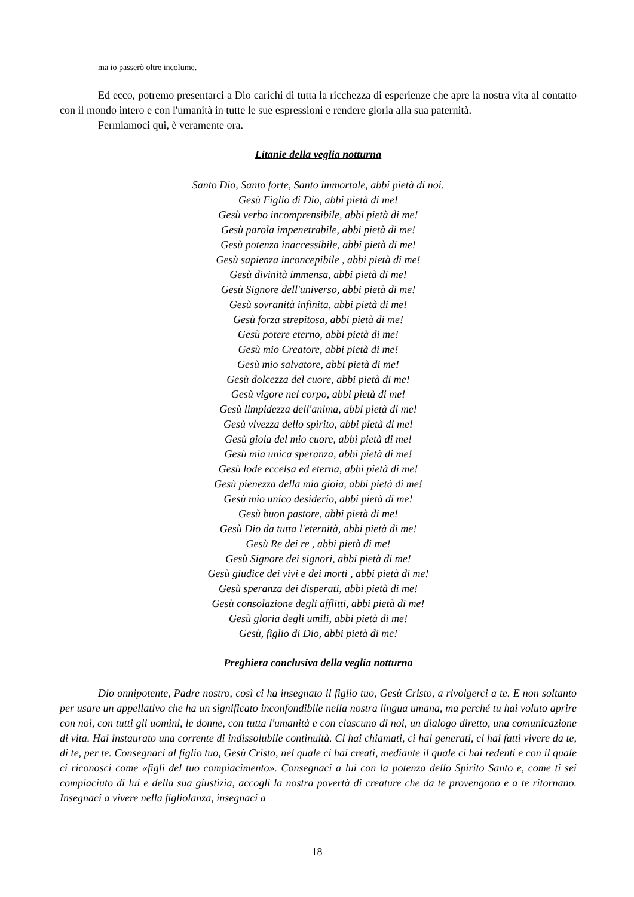ma io passerò oltre incolume.
Ed ecco, potremo presentarci a Dio carichi di tutta la ricchezza di esperienze che apre la nostra vita al contatto con il mondo intero e con l'umanità in tutte le sue espressioni e rendere gloria alla sua paternità.
Fermiamoci qui, è veramente ora.
Litanie della veglia notturna
Santo Dio, Santo forte, Santo immortale, abbi pietà di noi.
Gesù Figlio di Dio, abbi pietà di me!
Gesù verbo incomprensibile, abbi pietà di me!
Gesù parola impenetrabile, abbi pietà di me!
Gesù potenza inaccessibile, abbi pietà di me!
Gesù sapienza inconcepibile , abbi pietà di me!
Gesù divinità immensa, abbi pietà di me!
Gesù Signore dell'universo, abbi pietà di me!
Gesù sovranità infinita, abbi pietà di me!
Gesù forza strepitosa, abbi pietà di me!
Gesù potere eterno, abbi pietà di me!
Gesù mio Creatore, abbi pietà di me!
Gesù mio salvatore, abbi pietà di me!
Gesù dolcezza del cuore, abbi pietà di me!
Gesù vigore nel corpo, abbi pietà di me!
Gesù limpidezza dell'anima, abbi pietà di me!
Gesù vivezza dello spirito, abbi pietà di me!
Gesù gioia del mio cuore, abbi pietà di me!
Gesù mia unica speranza, abbi pietà di me!
Gesù lode eccelsa ed eterna, abbi pietà di me!
Gesù pienezza della mia gioia, abbi pietà di me!
Gesù mio unico desiderio, abbi pietà di me!
Gesù buon pastore, abbi pietà di me!
Gesù Dio da tutta l'eternità, abbi pietà di me!
Gesù Re dei re , abbi pietà di me!
Gesù Signore dei signori, abbi pietà di me!
Gesù giudice dei vivi e dei morti , abbi pietà di me!
Gesù speranza dei disperati, abbi pietà di me!
Gesù consolazione degli afflitti, abbi pietà di me!
Gesù gloria degli umili, abbi pietà di me!
Gesù, figlio di Dio, abbi pietà di me!
Preghiera conclusiva della veglia notturna
Dio onnipotente, Padre nostro, così ci ha insegnato il figlio tuo, Gesù Cristo, a rivolgerci a te. E non soltanto per usare un appellativo che ha un significato inconfondibile nella nostra lingua umana, ma perché tu hai voluto aprire con noi, con tutti gli uomini, le donne, con tutta l'umanità e con ciascuno di noi, un dialogo diretto, una comunicazione di vita. Hai instaurato una corrente di indissolubile continuità. Ci hai chiamati, ci hai generati, ci hai fatti vivere da te, di te, per te. Consegnaci al figlio tuo, Gesù Cristo, nel quale ci hai creati, mediante il quale ci hai redenti e con il quale ci riconosci come «figli del tuo compiacimento». Consegnaci a lui con la potenza dello Spirito Santo e, come ti sei compiaciuto di lui e della sua giustizia, accogli la nostra povertà di creature che da te provengono e a te ritornano. Insegnaci a vivere nella figliolanza, insegnaci a
18